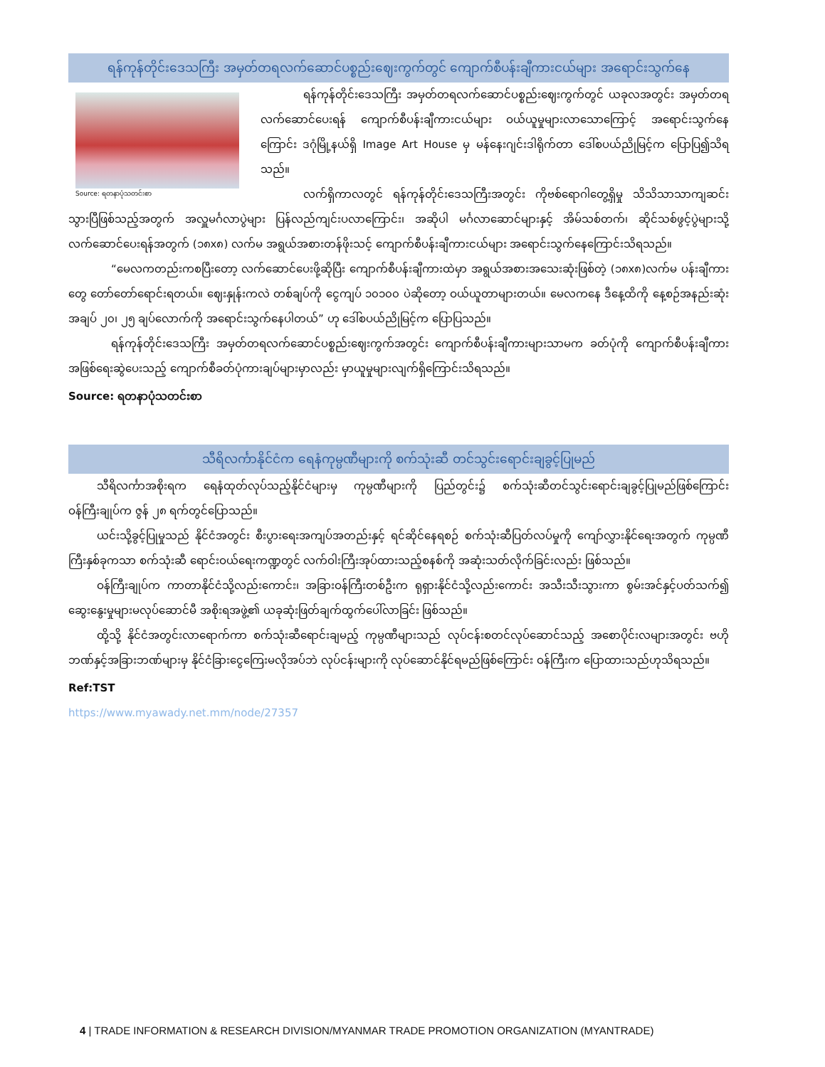ရန်ကုန်တိုင်းဒေသကြီး အမှတ်တရလက်ဆောင်ပစ္စည်းဈေးကွက်တွင် ကျောက်စီပန်းချီကားငယ်များ အရောင်းသွက်နေ
Source: ရတနာပုံသတင်းစာ
ရန်ကုန်တိုင်းဒေသကြီး အမှတ်တရလက်ဆောင်ပစ္စည်းဈေးကွက်တွင် ယခုလအတွင်း အမှတ်တရလက်ဆောင်ပေးရန် ကျောက်စီပန်းချီကားငယ်များ ဝယ်ယူမှုများလာသောကြောင့် အရောင်းသွက်နေကြောင်း ဒဂုံမြို့နယ်ရှိ Image Art House မှ မန်နေးဂျင်းဒါရိုက်တာ ဒေါ်စပယ်ညိုမြင့်က ပြောပြ၍သိရသည်။
လက်ရှိကာလတွင် ရန်ကုန်တိုင်းဒေသကြီးအတွင်း ကိုဗစ်ရောဂါတွေ့ရှိမှု သိသိသာသာကျဆင်းသွားပြီဖြစ်သည့်အတွက် အလှူမင်္ဂလာပွဲများ ပြန်လည်ကျင်းပလာကြောင်း၊ အဆိုပါ မင်္ဂလာဆောင်များနှင့် အိမ်သစ်တက်၊ ဆိုင်သစ်ဖွင့်ပွဲများသို့ လက်ဆောင်ပေးရန်အတွက် (၁၈x၈) လက်မ အရွယ်အစားတန်ဖိုးသင့် ကျောက်စီပန်းချီကားငယ်များ အရောင်းသွက်နေကြောင်းသိရသည်။
“မေလကတည်းကစပြီးတော့ လက်ဆောင်ပေးဖို့ဆိုပြီး ကျောက်စီပန်းချီကားထဲမှာ အရွယ်အစားအသေးဆုံးဖြစ်တဲ့ (၁၈x၈)လက်မ ပန်းချီကားတွေ တော်တော်ရောင်းရတယ်။ ဈေးနှုန်းကလဲ တစ်ချပ်ကို ငွေကျပ် ၁၀၁၀၀ ပဲဆိုတော့ ဝယ်ယူတာများတယ်။ မေလကနေ ဒီနေ့ထိကို နေ့စဉ်အနည်းဆုံး အချပ် ၂၀၊ ၂၅ ချပ်လောက်ကို အရောင်းသွက်နေပါတယ်” ဟု ဒေါ်စပယ်ညိုမြင့်က ပြောပြသည်။
ရန်ကုန်တိုင်းဒေသကြီး အမှတ်တရလက်ဆောင်ပစ္စည်းဈေးကွက်အတွင်း ကျောက်စီပန်းချီကားများသာမက ခတ်ပုံကို ကျောက်စီပန်းချီကားအဖြစ်ရေးဆွဲပေးသည့် ကျောက်စီခတ်ပုံကားချပ်များမှာလည်း မှာယူမှုများလျက်ရှိကြောင်းသိရသည်။
Source: ရတနာပုံသတင်းစာ
သီရိလင်္ကာနိုင်ငံက ရေနံကုမ္ပဏီများကို စက်သုံးဆီ တင်သွင်းရောင်းချခွင့်ပြုမည်
သီရိလင်္ကာအစိုးရက ရေနံထုတ်လုပ်သည့်နိုင်ငံများမှ ကုမ္ပဏီများကို ပြည်တွင်း၌ စက်သုံးဆီတင်သွင်းရောင်းချခွင့်ပြုမည်ဖြစ်ကြောင်း ဝန်ကြီးချုပ်က ဇွန် ၂၈ ရက်တွင်ပြောသည်။
ယင်းသို့ခွင့်ပြုမှုသည် နိုင်ငံအတွင်း စီးပွားရေးအကျပ်အတည်းနှင့် ရင်ဆိုင်နေရစဉ် စက်သုံးဆီပြတ်လပ်မှုကို ကျော်လွှားနိုင်ရေးအတွက် ကုမ္ပဏီကြီးနှစ်ခုကသာ စက်သုံးဆီ ရောင်းဝယ်ရေးကဏ္ဍတွင် လက်ဝါးကြီးအုပ်ထားသည့်စနစ်ကို အဆုံးသတ်လိုက်ခြင်းလည်း ဖြစ်သည်။
ဝန်ကြီးချုပ်က ကာတာနိုင်ငံသို့လည်းကောင်း၊ အခြားဝန်ကြီးတစ်ဦးက ရုရှားနိုင်ငံသို့လည်းကောင်း အသီးသီးသွားကာ စွမ်းအင်နှင့်ပတ်သက်၍ ဆွေးနွေးမှုများမလုပ်ဆောင်မီ အစိုးရအဖွဲ့၏ ယခုဆုံးဖြတ်ချက်ထွက်ပေါ်လာခြင်း ဖြစ်သည်။
ထို့သို့ နိုင်ငံအတွင်းလာရောက်ကာ စက်သုံးဆီရောင်းချမည့် ကုမ္ပဏီများသည် လုပ်ငန်းစတင်လုပ်ဆောင်သည့် အစောပိုင်းလများအတွင်း ဗဟိုဘဏ်နှင့်အခြားဘဏ်များမှ နိုင်ငံခြားငွေကြေးမလိုအပ်ဘဲ လုပ်ငန်းများကို လုပ်ဆောင်နိုင်ရမည်ဖြစ်ကြောင်း ဝန်ကြီးက ပြောထားသည်ဟုသိရသည်။
Ref:TST
https://www.myawady.net.mm/node/27357
4 | TRADE INFORMATION & RESEARCH DIVISION/MYANMAR TRADE PROMOTION ORGANIZATION (MYANTRADE)